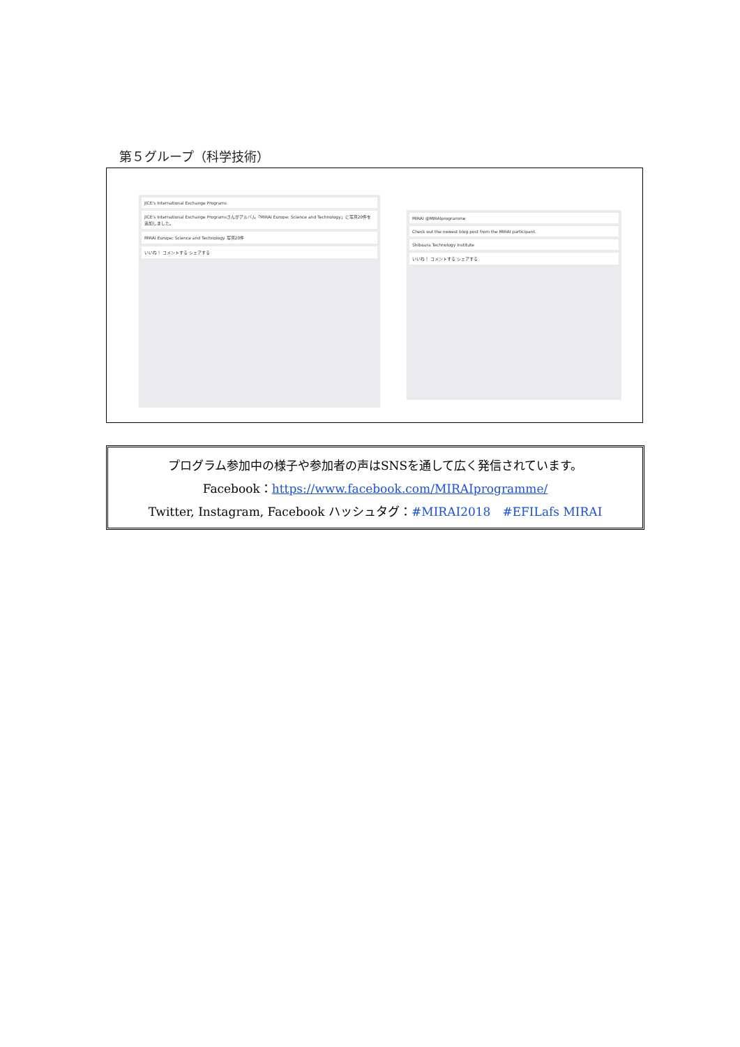第５グループ（科学技術）
JICE's International Exchange Programs
JICE's International Exchange Programsさんがアルバム「MIRAI Europe: Science and Technology」に写真20件を追加しました。
MIRAI Europe: Science and Technology 写真20件
いいね！ コメントする シェアする
MIRAI @MIRAIprogramme
Check out the newest blog post from the MIRAI participant.
Shibaura Technology Institute
いいね！ コメントする シェアする
プログラム参加中の様子や参加者の声はSNSを通して広く発信されています。
Facebook：https://www.facebook.com/MIRAIprogramme/
Twitter, Instagram, Facebook ハッシュタグ：#MIRAI2018　#EFILafs MIRAI